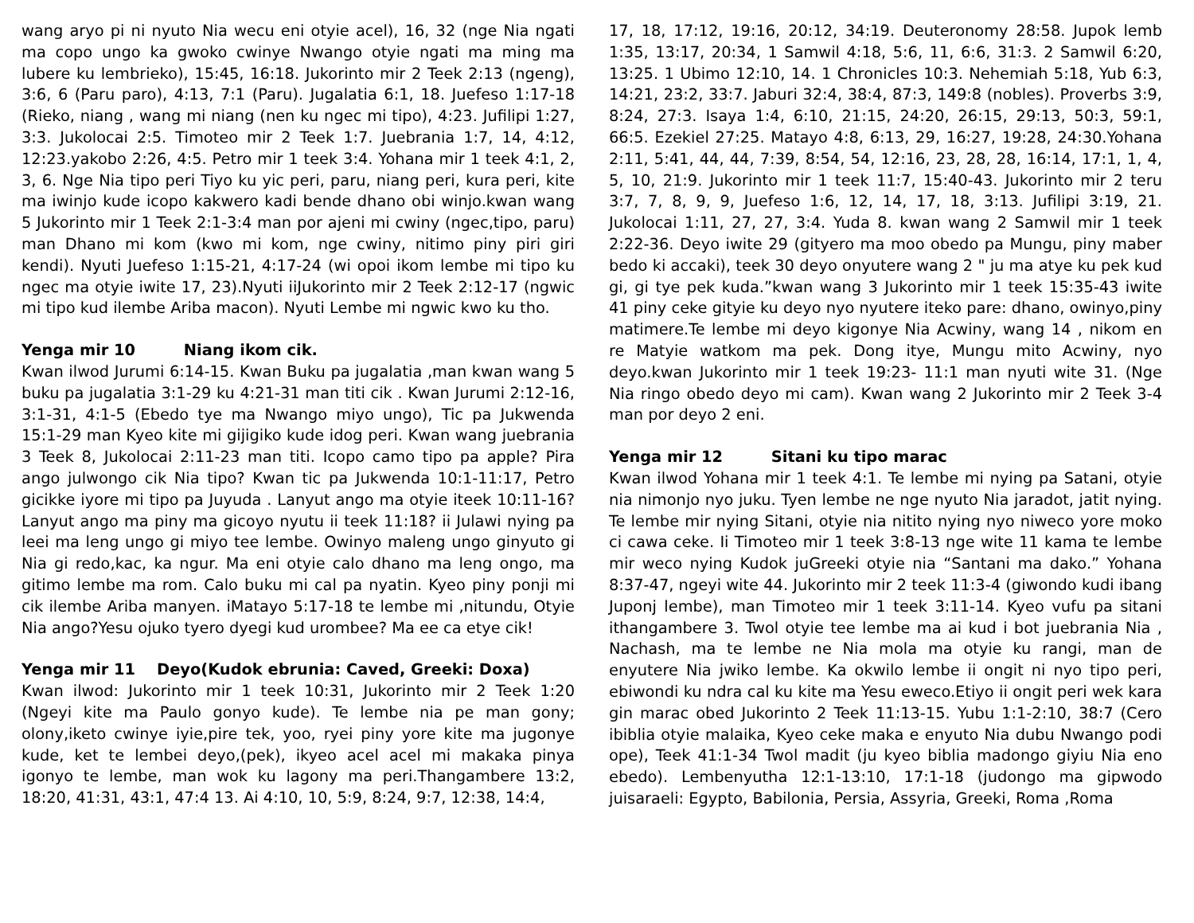wang aryo pi ni nyuto Nia wecu eni otyie acel), 16, 32 (nge Nia ngati ma copo ungo ka gwoko cwinye Nwango otyie ngati ma ming ma lubere ku lembrieko), 15:45, 16:18. Jukorinto mir 2 Teek 2:13 (ngeng), 3:6, 6 (Paru paro), 4:13, 7:1 (Paru). Jugalatia 6:1, 18. Juefeso 1:17-18 (Rieko, niang , wang mi niang (nen ku ngec mi tipo), 4:23. Jufilipi 1:27, 3:3. Jukolocai 2:5. Timoteo mir 2 Teek 1:7. Juebrania 1:7, 14, 4:12, 12:23.yakobo 2:26, 4:5. Petro mir 1 teek 3:4. Yohana mir 1 teek 4:1, 2, 3, 6. Nge Nia tipo peri Tiyo ku yic peri, paru, niang peri, kura peri, kite ma iwinjo kude icopo kakwero kadi bende dhano obi winjo.kwan wang 5 Jukorinto mir 1 Teek 2:1-3:4 man por ajeni mi cwiny (ngec,tipo, paru) man Dhano mi kom (kwo mi kom, nge cwiny, nitimo piny piri giri kendi). Nyuti Juefeso 1:15-21, 4:17-24 (wi opoi ikom lembe mi tipo ku ngec ma otyie iwite 17, 23).Nyuti iiJukorinto mir 2 Teek 2:12-17 (ngwic mi tipo kud ilembe Ariba macon). Nyuti Lembe mi ngwic kwo ku tho.
Yenga mir 10 Niang ikom cik.
Kwan ilwod Jurumi 6:14-15. Kwan Buku pa jugalatia ,man kwan wang 5 buku pa jugalatia 3:1-29 ku 4:21-31 man titi cik . Kwan Jurumi 2:12-16, 3:1-31, 4:1-5 (Ebedo tye ma Nwango miyo ungo), Tic pa Jukwenda 15:1-29 man Kyeo kite mi gijigiko kude idog peri. Kwan wang juebrania 3 Teek 8, Jukolocai 2:11-23 man titi. Icopo camo tipo pa apple? Pira ango julwongo cik Nia tipo? Kwan tic pa Jukwenda 10:1-11:17, Petro gicikke iyore mi tipo pa Juyuda . Lanyut ango ma otyie iteek 10:11-16? Lanyut ango ma piny ma gicoyo nyutu ii teek 11:18? ii Julawi nying pa leei ma leng ungo gi miyo tee lembe. Owinyo maleng ungo ginyuto gi Nia gi redo,kac, ka ngur. Ma eni otyie calo dhano ma leng ongo, ma gitimo lembe ma rom. Calo buku mi cal pa nyatin. Kyeo piny ponji mi cik ilembe Ariba manyen. iMatayo 5:17-18 te lembe mi ,nitundu, Otyie Nia ango?Yesu ojuko tyero dyegi kud urombee? Ma ee ca etye cik!
Yenga mir 11 Deyo(Kudok ebrunia: Caved, Greeki: Doxa)
Kwan ilwod: Jukorinto mir 1 teek 10:31, Jukorinto mir 2 Teek 1:20 (Ngeyi kite ma Paulo gonyo kude). Te lembe nia pe man gony; olony,iketo cwinye iyie,pire tek, yoo, ryei piny yore kite ma jugonye kude, ket te lembei deyo,(pek), ikyeo acel acel mi makaka pinya igonyo te lembe, man wok ku lagony ma peri.Thangambere 13:2, 18:20, 41:31, 43:1, 47:4 13. Ai 4:10, 10, 5:9, 8:24, 9:7, 12:38, 14:4,
17, 18, 17:12, 19:16, 20:12, 34:19. Deuteronomy 28:58. Jupok lemb 1:35, 13:17, 20:34, 1 Samwil 4:18, 5:6, 11, 6:6, 31:3. 2 Samwil 6:20, 13:25. 1 Ubimo 12:10, 14. 1 Chronicles 10:3. Nehemiah 5:18, Yub 6:3, 14:21, 23:2, 33:7. Jaburi 32:4, 38:4, 87:3, 149:8 (nobles). Proverbs 3:9, 8:24, 27:3. Isaya 1:4, 6:10, 21:15, 24:20, 26:15, 29:13, 50:3, 59:1, 66:5. Ezekiel 27:25. Matayo 4:8, 6:13, 29, 16:27, 19:28, 24:30.Yohana 2:11, 5:41, 44, 44, 7:39, 8:54, 54, 12:16, 23, 28, 28, 16:14, 17:1, 1, 4, 5, 10, 21:9. Jukorinto mir 1 teek 11:7, 15:40-43. Jukorinto mir 2 teru 3:7, 7, 8, 9, 9, Juefeso 1:6, 12, 14, 17, 18, 3:13. Jufilipi 3:19, 21. Jukolocai 1:11, 27, 27, 3:4. Yuda 8. kwan wang 2 Samwil mir 1 teek 2:22-36. Deyo iwite 29 (gityero ma moo obedo pa Mungu, piny maber bedo ki accaki), teek 30 deyo onyutere wang 2 " ju ma atye ku pek kud gi, gi tye pek kuda.”kwan wang 3 Jukorinto mir 1 teek 15:35-43 iwite 41 piny ceke gityie ku deyo nyo nyutere iteko pare: dhano, owinyo,piny matimere.Te lembe mi deyo kigonye Nia Acwiny, wang 14 , nikom en re Matyie watkom ma pek. Dong itye, Mungu mito Acwiny, nyo deyo.kwan Jukorinto mir 1 teek 19:23- 11:1 man nyuti wite 31. (Nge Nia ringo obedo deyo mi cam). Kwan wang 2 Jukorinto mir 2 Teek 3-4 man por deyo 2 eni.
Yenga mir 12 Sitani ku tipo marac
Kwan ilwod Yohana mir 1 teek 4:1. Te lembe mi nying pa Satani, otyie nia nimonjo nyo juku. Tyen lembe ne nge nyuto Nia jaradot, jatit nying. Te lembe mir nying Sitani, otyie nia nitito nying nyo niweco yore moko ci cawa ceke. Ii Timoteo mir 1 teek 3:8-13 nge wite 11 kama te lembe mir weco nying Kudok juGreeki otyie nia “Santani ma dako.” Yohana 8:37-47, ngeyi wite 44. Jukorinto mir 2 teek 11:3-4 (giwondo kudi ibang Juponj lembe), man Timoteo mir 1 teek 3:11-14. Kyeo vufu pa sitani ithangambere 3. Twol otyie tee lembe ma ai kud i bot juebrania Nia , Nachash, ma te lembe ne Nia mola ma otyie ku rangi, man de enyutere Nia jwiko lembe. Ka okwilo lembe ii ongit ni nyo tipo peri, ebiwondi ku ndra cal ku kite ma Yesu eweco.Etiyo ii ongit peri wek kara gin marac obed Jukorinto 2 Teek 11:13-15. Yubu 1:1-2:10, 38:7 (Cero ibiblia otyie malaika, Kyeo ceke maka e enyuto Nia dubu Nwango podi ope), Teek 41:1-34 Twol madit (ju kyeo biblia madongo giyiu Nia eno ebedo). Lembenyutha 12:1-13:10, 17:1-18 (judongo ma gipwodo juisaraeli: Egypto, Babilonia, Persia, Assyria, Greeki, Roma ,Roma